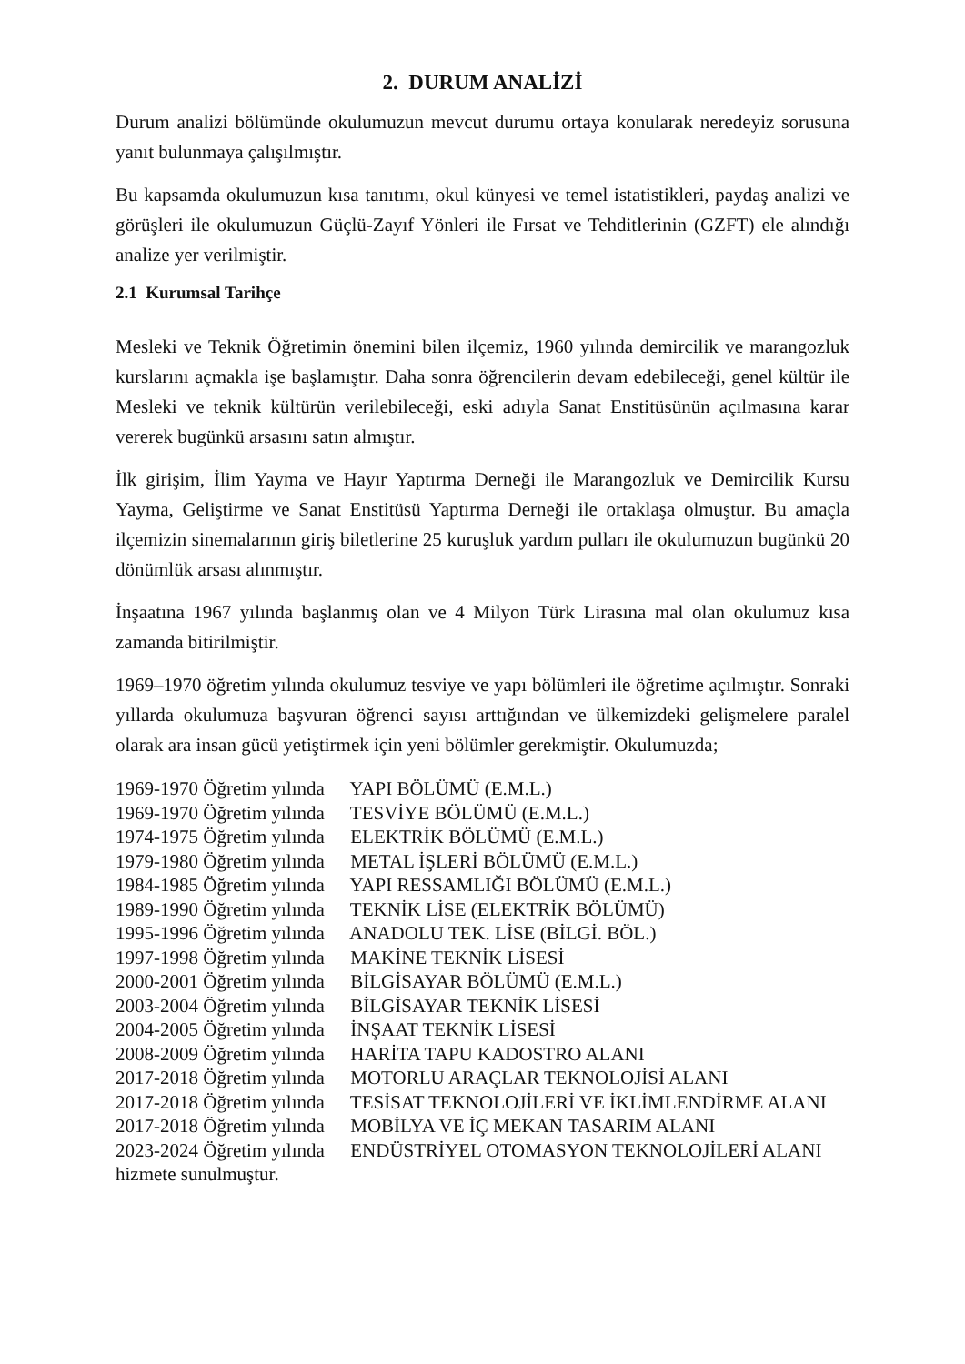2. DURUM ANALİZİ
Durum analizi bölümünde okulumuzun mevcut durumu ortaya konularak neredeyiz sorusuna yanıt bulunmaya çalışılmıştır.
Bu kapsamda okulumuzun kısa tanıtımı, okul künyesi ve temel istatistikleri, paydaş analizi ve görüşleri ile okulumuzun Güçlü-Zayıf Yönleri ile Fırsat ve Tehditlerinin (GZFT) ele alındığı analize yer verilmiştir.
2.1 Kurumsal Tarihçe
Mesleki ve Teknik Öğretimin önemini bilen ilçemiz, 1960 yılında demircilik ve marangozluk kurslarını açmakla işe başlamıştır. Daha sonra öğrencilerin devam edebileceği, genel kültür ile Mesleki ve teknik kültürün verilebileceği, eski adıyla Sanat Enstitüsünün açılmasına karar vererek bugünkü arsasını satın almıştır.
İlk girişim, İlim Yayma ve Hayır Yaptırma Derneği ile Marangozluk ve Demircilik Kursu Yayma, Geliştirme ve Sanat Enstitüsü Yaptırma Derneği ile ortaklaşa olmuştur. Bu amaçla ilçemizin sinemalarının giriş biletlerine 25 kuruşluk yardım pulları ile okulumuzun bugünkü 20 dönümlük arsası alınmıştır.
İnşaatına 1967 yılında başlanmış olan ve 4 Milyon Türk Lirasına mal olan okulumuz kısa zamanda bitirilmiştir.
1969–1970 öğretim yılında okulumuz tesviye ve yapı bölümleri ile öğretime açılmıştır. Sonraki yıllarda okulumuza başvuran öğrenci sayısı arttığından ve ülkemizdeki gelişmelere paralel olarak ara insan gücü yetiştirmek için yeni bölümler gerekmiştir. Okulumuzda;
1969-1970 Öğretim yılında YAPI BÖLÜMÜ (E.M.L.)
1969-1970 Öğretim yılında TESVİYE BÖLÜMÜ (E.M.L.)
1974-1975 Öğretim yılında ELEKTRİK BÖLÜMÜ (E.M.L.)
1979-1980 Öğretim yılında METAL İŞLERİ BÖLÜMÜ (E.M.L.)
1984-1985 Öğretim yılında YAPI RESSAMLIĞI BÖLÜMÜ (E.M.L.)
1989-1990 Öğretim yılında TEKNİK LİSE (ELEKTRİK BÖLÜMÜ)
1995-1996 Öğretim yılında ANADOLU TEK. LİSE (BİLGİ. BÖL.)
1997-1998 Öğretim yılında MAKİNE TEKNİK LİSESİ
2000-2001 Öğretim yılında BİLGİSAYAR BÖLÜMÜ (E.M.L.)
2003-2004 Öğretim yılında BİLGİSAYAR TEKNİK LİSESİ
2004-2005 Öğretim yılında İNŞAAT TEKNİK LİSESİ
2008-2009 Öğretim yılında HARİTA TAPU KADOSTRO ALANI
2017-2018 Öğretim yılında MOTORLU ARAÇLAR TEKNOLOJİSİ ALANI
2017-2018 Öğretim yılında TESİSAT TEKNOLOJİLERİ VE İKLİMLENDİRME ALANI
2017-2018 Öğretim yılında MOBİLYA VE İÇ MEKAN TASARIM ALANI
2023-2024 Öğretim yılında ENDÜSTRİYEL OTOMASYON TEKNOLOJİLERİ ALANI
hizmete sunulmuştur.